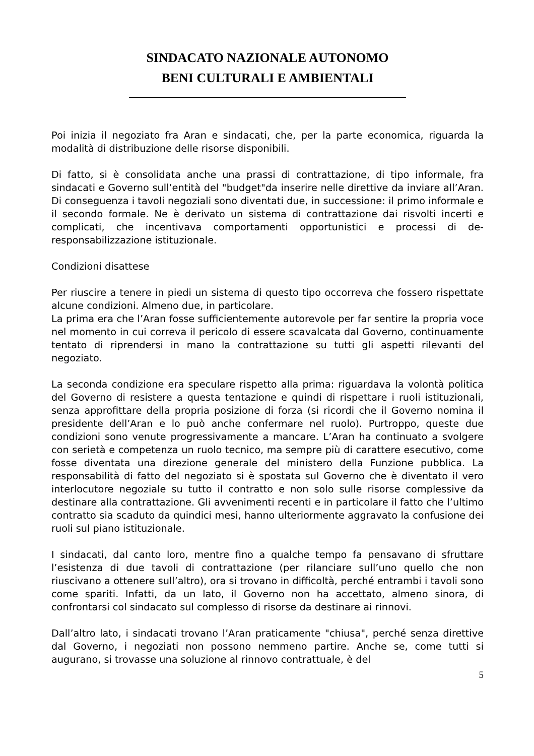SINDACATO NAZIONALE AUTONOMO
BENI CULTURALI E AMBIENTALI
Poi inizia il negoziato fra Aran e sindacati, che, per la parte economica, riguarda la modalità di distribuzione delle risorse disponibili.
Di fatto, si è consolidata anche una prassi di contrattazione, di tipo informale, fra sindacati e Governo sull’entità del "budget"da inserire nelle direttive da inviare all’Aran. Di conseguenza i tavoli negoziali sono diventati due, in successione: il primo informale e il secondo formale. Ne è derivato un sistema di contrattazione dai risvolti incerti e complicati, che incentivava comportamenti opportunistici e processi di de-responsabilizzazione istituzionale.
Condizioni disattese
Per riuscire a tenere in piedi un sistema di questo tipo occorreva che fossero rispettate alcune condizioni. Almeno due, in particolare.
La prima era che l’Aran fosse sufficientemente autorevole per far sentire la propria voce nel momento in cui correva il pericolo di essere scavalcata dal Governo, continuamente tentato di riprendersi in mano la contrattazione su tutti gli aspetti rilevanti del negoziato.
La seconda condizione era speculare rispetto alla prima: riguardava la volontà politica del Governo di resistere a questa tentazione e quindi di rispettare i ruoli istituzionali, senza approfittare della propria posizione di forza (si ricordi che il Governo nomina il presidente dell’Aran e lo può anche confermare nel ruolo). Purtroppo, queste due condizioni sono venute progressivamente a mancare. L’Aran ha continuato a svolgere con serietà e competenza un ruolo tecnico, ma sempre più di carattere esecutivo, come fosse diventata una direzione generale del ministero della Funzione pubblica. La responsabilità di fatto del negoziato si è spostata sul Governo che è diventato il vero interlocutore negoziale su tutto il contratto e non solo sulle risorse complessive da destinare alla contrattazione. Gli avvenimenti recenti e in particolare il fatto che l’ultimo contratto sia scaduto da quindici mesi, hanno ulteriormente aggravato la confusione dei ruoli sul piano istituzionale.
I sindacati, dal canto loro, mentre fino a qualche tempo fa pensavano di sfruttare l’esistenza di due tavoli di contrattazione (per rilanciare sull’uno quello che non riuscivano a ottenere sull’altro), ora si trovano in difficoltà, perché entrambi i tavoli sono come spariti. Infatti, da un lato, il Governo non ha accettato, almeno sinora, di confrontarsi col sindacato sul complesso di risorse da destinare ai rinnovi.
Dall’altro lato, i sindacati trovano l’Aran praticamente "chiusa", perché senza direttive dal Governo, i negoziati non possono nemmeno partire. Anche se, come tutti si augurano, si trovasse una soluzione al rinnovo contrattuale, è del
5